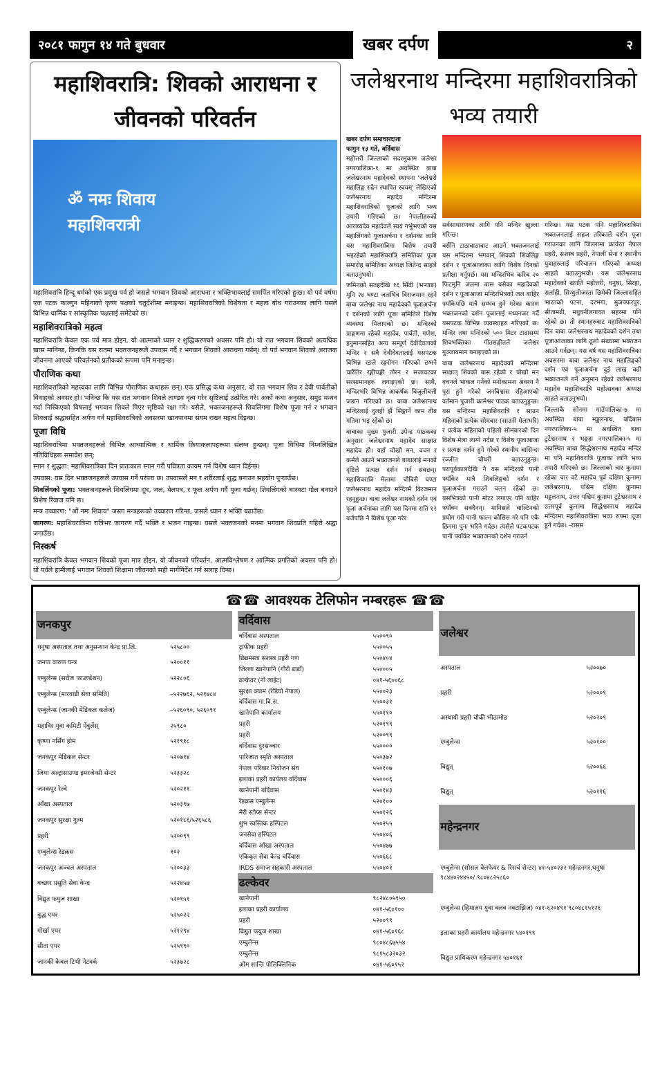२०८१ फागुन १४ गते बुधवार खबर दर्पण २
महाशिवरात्रि: शिवको आराधना र जीवनको परिवर्तन
ॐ नमः शिवाय
महाशिवरात्री
महाशिवरात्रि हिन्दू धर्मको एक प्रमुख पर्व हो जसले भगवान शिवको आराधना र भक्तिभावलाई समर्पित गरिएको हुन्छ। यो पर्व वर्षमा एक पटक फाल्गुन महिनाको कृष्ण पक्षको चतुर्दशीमा मनाइन्छ। महाशिवरात्रिको विशेषता र महत्व बोध गराउनका लागि यसले विभिन्न धार्मिक र सांस्कृतिक पक्षलाई समेटेको छ।
महाशिवरात्रिको महत्व
महाशिवरात्रि केवल एक पर्व मात्र होइन, यो आत्माको ध्यान र शुद्धिकरणको अवसर पनि हो। यो रात भगवान शिवको अत्यधिक खास मानिन्छ, किनकि यस रातमा भक्तजनहरूले उपवास गर्दै र भगवान शिवको आराधना गर्छन्। यो पर्व भगवान शिवको अराजक जीवनमा आएको परिवर्तनको प्रतीकको रूपमा पनि मनाइन्छ।
पौराणिक कथा
महाशिवरात्रिको महत्त्वका लागि विभिन्न पौराणिक कथाहरू छन्। एक प्रसिद्ध कथा अनुसार, यो रात भगवान शिव र देवी पार्वतीको विवाहको अवसर हो। भनिन्छ कि यस रात भगवान शिवले ताण्डव नृत्य गरेर सृष्टिलाई उत्प्रेरित गरे। अर्को कथा अनुसार, समुद्र मन्थन गर्दा निस्किएको विषलाई भगवान शिवले पिएर सृष्टिको रक्षा गरे। यसैले, भक्तजनहरूले शिवलिंगमा विशेष पूजा गर्न र भगवान शिवलाई श्रद्धासहित अर्पण गर्न महाशिवरात्रिको अवसरमा खानपानमा संयम राख्न महत्व दिइन्छ।
पूजा विधि
महाशिवरात्रिमा भक्तजनहरूले विभिन्न आध्यात्मिक र धार्मिक क्रियाकलापहरूमा संलग्न हुन्छन्। पूजा विधिमा निम्नलिखित गतिविधिहरू समावेश छन्:
स्नान र शुद्धता: महाशिवरात्रिका दिन प्रातःकाल स्नान गरी पवित्रता कायम गर्न विशेष ध्यान दिईन्छ।
उपवास: यस दिन भक्तजनहरूले उपवास गर्ने परंपरा छ। उपवासले मन र शरीरलाई शुद्ध बनाउन सहयोग पुर्‍याउँछ।
शिवलिंगको पूजा: भक्तजनहरूले शिवलिंगमा दूध, जल, बेलपत्र, र फूल अर्पण गर्दै पूजा गर्छन्। शिवलिंगको चारवटा गोल बनाउने विशेष रिवाज पनि छ।
मन्त्र उच्चारण: "ओं नमः शिवाय" जस्ता मन्त्रहरूको उच्चारण गरिन्छ, जसले ध्यान र भक्ति बढाउँछ।
जागरण: महाशिवरात्रिमा रात्रिभर जागरण गर्दै भक्ति र भजन गाइन्छ। यसले भक्तजनको मनमा भगवान शिवप्रति गहिरो श्रद्धा जगाउँछ।
निस्कर्ष
महाशिवरात्रि केवल भगवान शिवको पूजा मात्र होइन, यो जीवनको परिवर्तन, आत्मविश्लेषण र आत्मिक प्रगतिको अवसर पनि हो। यो पर्वले हामीलाई भगवान शिवको शिक्षामा जीवनको सही मार्गनिर्देश गर्न सलाह दिन्छ।
जलेश्वरनाथ मन्दिरमा महाशिवरात्रिको भव्य तयारी
खबर दर्पण समाचारदाता
फागुन १३ गते, बर्दिबास
महोत्तरी जिल्लाको सदरमुकाम जलेश्वर नगरपालिका-१ मा अवस्थित बाबा जलेश्वरनाथ महादेवको स्थापना 'जलेश्वरो महालिङ्ग रुद्रेन स्थापित स्वयम्' लेखिएको जलेश्वरनाथ महादेव मन्दिरमा महाशिवरात्रिको पूजाको लागि भव्य तयारी गरिएको छ। नेपालीहरुको आराध्यदेव महादेवले स्वयं गर्भुभएको यस महालिंगको पूजाअर्चना र दर्शनका लागि यस महाशिवरात्रिमा विशेष तयारी भइरहेको महाशिवरात्रि समितिका पूजा समारोह समितिका अध्यक्ष जितेन्द्र साहले बताउनुभयो।
जमिनको सतहदेखि १६ सिँढी (भऱ्याङ) मुनि २४ घण्टा जलभित्र विराजमान रहने बाबा जलेश्वर नाथ महादेवको पूजाअर्चना र दर्शनको लागि पूजा समितिले विशेष व्यवस्था मिलाएको छ। मन्दिरको प्राङ्गणमा रहेको महादेव, पार्वती, गणेश, हनुमानसहित अन्य सम्पूर्ण देवीदेवताको मन्दिर र सबै देवीदेवतालाई यसपटक विभिन्न रङले रङ्गरोगन गरिएको छभने चारैतिर रङ्गीचङ्गी तोरन र सजावटका सरसामानहरु लगाइएको छ। साथै, मन्दिरभरि विभिन्न आकर्षक बिजुलीबत्ती जडान गरिएको छ। बाबा जलेश्वरनाथ मन्दिरलाई दुलही झैं सिङ्गार्ने काम तीव्र गतिमा भइ रहेको छ।
बाबाका मुख्य पुजारी उपेन्द्र पाठकका अनुसार जलेश्वरनाथ महादेव साक्षात महादेव हो। यहाँ चोखो मन, वचन र कर्मले आउने भक्तजनले बाबालाई मनको दृष्टिले प्रत्यक्ष दर्शन गर्न सक्छन्। महाशिवरात्रि मेलामा चौबिसै घण्टा जलेश्वरनाथ महादेव मन्दिरमै बिरजमान रहनुहुन्छ। बाबा जलेश्वर नाथको दर्शन एवं पूजा अर्चनाका लागि यस दिनमा राति १२ बजेपछि नै विशेष पूजा गरेर
सर्वसाधारणका लागि पनि मन्दिर खुल्ला गरिन्छ।
बर्सेनि टाठाबाठाबाट आउने भक्तजनलाई यस मन्दिरमा भगवान् शिवको शिवलिङ्ग दर्शन र पूजाआजाका लागि विशेष दिनको प्रतीक्षा गर्नुपर्छ। यस मन्दिरभित्र करिब २० फिटमुनि जलमा बास बसेका महादेवको दर्शन र पूजाआजा मन्दिरभित्रको जल बाहिर फ्याँकेपछि मात्रै सम्भव हुने गरेका कारण भक्तजनको दर्शन पूजालाई मध्यनजर गर्दै यसपटक विभिन्न व्यवस्थाहरु गरिएको छ। मन्दिर तथा मन्दिरको ५०० मिटर टाढासम्म शिवभक्तिका गीतसङ्गीतले जलेश्वर गुञ्जायमान बनाइएको छ।
बाबा जलेश्वरनाथ महादेवको मन्दिरमा साक्षात् शिवको बास रहेको र चोखो मन वचनले भाकल गर्नेको मनोकामना अवश्य नै पूरा हुने गरेको जनविश्वास रहिआएको वर्तमान पुजारी कामेश्वर पाठक बताउनुहुन्छ। यस मन्दिरमा महाशिवरात्रि र साउन महिनाको प्रत्येक सोमबार (साउनी मेलाभरि) र प्रत्येक महिनाको पहिलो सोमबारको दिन विशेष मेला लाग्ने गर्दछ र विशेष पूजाआजा र प्रत्यक्ष दर्शन हुने गरेको स्थानीय बासिन्दा रञ्जीत चौधरी बताउनुहुन्छ। परापूर्वकालदेखि नै यस मन्दिरको पानी फ्याँकेर मात्रै शिवलिङ्गको दर्शन र पूजाअर्चना गराउने चलन रहेको छ। यसभित्रको पानी मोटर लगाएर पनि बाहिर फ्याँक्न सक्दैनन्। मानिसले बाल्टिनको प्रयोग गरी पानी फाल्न कोसिस गरे पनि एकै छिनमा पुनः भरिने गर्दछ। त्यसैले पटकपटक पानी फ्याँकेर भक्तजनको दर्शन गराउने
गरिन्छ। यस पटक पनि महाशिवरात्रिमा भक्तजनलाई सहज तरिकाले दर्शन पूजा गराउनका लागि जिल्लामा कार्यरत नेपाल प्रहरी, सशस्त्र प्रहरी, नेपाली सेना र स्थानीय युवाहरुलाई परिचालन गरिएको अध्यक्ष साहले बताउनुभयो। यस जलेश्वरनाथ महादेवको ख्याति महोत्तरी, धनुषा, सिरहा, सर्लाही, सिन्धुलीजस्ता छिमेकी जिल्लासहित भारतको पटना, दरभंगा, मुजफ्फरपुर, सीतामढी, मधुवनीलगायत सहरमा पनि रहेको छ। ती स्थानहरुबाट महाशिवरात्रिको दिन बाबा जलेश्वरनाथ महादेवको दर्शन तथा पूजाआजाका लागि ठूलो संख्यामा भक्तजन आउने गर्दछन्। यस वर्ष यस महाशिवरात्रिका अवसरमा बाबा जलेश्वर नाथ महालिङ्गको दर्शन एवं पूजाअर्चना दुई लाख बढी भक्तजनले गर्ने अनुमान रहेको जलेश्वरनाथ महादेव महाशिवरात्रि महोत्सवका अध्यक्ष साहले बताउनुभयो।
जिल्लाकै सोनमा गाउँपालिका-७ मा अवस्थित बाबा मड्डलनाथ, बर्दिबास नगरपालिका-५ मा अवस्थित बाबा टुटेश्वरनाथ र भङ्गहा नगरपालिका-५ मा अवस्थित बाबा सिद्धेश्वरनाथ महादेव मन्दिर मा पनि महाशिवरात्रि पूजाका लागि भव्य तयारी गरिएको छ। जिल्लाको चार कुनामा रहेका चार वटै महादेव पूर्व दक्षिण कुनामा जलेश्वरनाथ, पश्चिम दक्षिण कुनामा मड्डलनाथ, उत्तर पश्चिम कुनामा टुटेश्वरनाथ र उत्तरपूर्व कुनामा सिद्धेश्वरनाथ महादेव मन्दिरमा महाशिवरात्रिमा भव्य रुपमा पूजा हुने गर्दछ। -रासस
☎☎ आवश्यक टेलिफोन नम्बरहरू ☎☎
| जनकपुर | |
| --- | --- |
| धनुषा अस्पताल तथा अनुसन्धान केन्द्र प्रा.लि. | ५२५८०० |
| जनपा वारुण यन्त्र | ५२००११ |
| एम्बुलेन्स (सरोज फाउण्डेशन) | ५२२८०६ |
| एम्बुलेन्स (मारवाडी सेवा समिति) | –५२२७६२, ५२१७८४ |
| एम्बुलेन्स (जानकी मेडिकल कलेज) | –५२६०९०, ५२६०९१ |
| महाविर युवा कमिटी ऐंबुलेंस् | २५९८० |
| कृष्णा नर्सिंग होम | ५२१९१८ |
| जनकपुर मेडिकल सेन्टर | ५२०७१४ |
| जिया अल्ट्रासाउण्ड इमरजेन्सी सेन्टर | ५२३३२८ |
| जनकपुर रेल्वे | ५२०२११ |
| आँखा अस्पताल | ५२०३९७ |
| जनकपुर सुरक्षा गुल्म | ५२०१८६/५२६५८६ |
| प्रहरी | ५२००९९ |
| एम्बुलेन्स रेडक्रस | १०२ |
| जनकपुर अञ्चल अस्पताल | ५२००३३ |
| बच्छार प्रसुति सेवा केन्द्र | ५२२४५७ |
| विद्युत फयुज शाखा | ५२०१५१ |
| बुद्ध एयर | ५२५०२२ |
| गोर्खा एयर | ५२१२९४ |
| सीता एयर | ५२५९९० |
| जानकी केबल टिभी नेटवर्क | ५२३७२८ |
| वर्दिवास | |
| --- | --- |
| बर्दिबास अस्पताल | ५५००९० |
| ट्राफीक प्रहरी | ५५००५५ |
| छिन्नमस्ता सशस्त्र प्रहरी गण | ५५०४०४ |
| जिल्ला खानेपानि (गौरी डाडाँ) | ५५०००५ |
| ढल्केवर (नो लाईट) | ०४१-५६००६८ |
| सुरक्षा क्याम (रेडियो नेपाल) | ५५००२३ |
| बर्दिवास गा.वि.स. | ५५००३१ |
| खानेपानि कार्यालय | ५५०११० |
| प्रहरी | ५२०१९९ |
| प्रहरी | ५२००९९ |
| बर्दिवास दुरसञ्चार | ५५०००० |
| पारिजात स्मृति अस्पताल | ५५०३७२ |
| नेपाल परिवार नियोजन संघ | ५५०१०७ |
| इलाका प्रहरी कार्यलय वर्दिवास | ५५०००६ |
| खानेपानी बर्दिवास | ५५०१४३ |
| रेडक्रस एम्बुलेन्स | ५२०१०० |
| मेरी स्टोप्स सेन्टर | ५५०१२६ |
| शुभ स्वस्तिक हस्पिटल | ५५०२५५ |
| जनसेवा हस्पिटल | ५५०४०६ |
| बर्दिवास आँखा अस्पताल | ५५०४७७ |
| एकिकृत सेवा केन्द्र बर्दिवास | ५५०६६८ |
| IRDS समाज सहकारी अस्पताल | ५५०४०१ |
| ढल्केवर | |
| खानेपानी | ९८२४८०५९५० |
| इलाका प्रहरी कार्यालय | ०४१-५६०१०० |
| प्रहरी | ५२००९९ |
| विद्युत फयुज शाखा | ०४१-५६०१६८ |
| एम्बुलेन्स | ९८०४८६७५५४ |
| एम्बुलेन्स | ९८१५८३२०३२ |
| ओम शान्ति पोलिक्लिनिक | ०४१-५६०१५२ |
| जलेश्वर | |
| --- | --- |
| अस्पताल | ५२००७० |
| प्रहरी | ५२०००९ |
| अस्थायी प्रहरी चौकी भीठामोड | ५२०२०९ |
| एम्बुलेन्स | ५२०१०० |
| विद्युत् | ५२००६६ |
| विद्युत् | ५२०११६ |
| महेन्द्रनगर | |
| एम्बुलेन्स (सोसल वेलफेयर & रिसर्च सेन्टर) ४१-५४०२३२ महेन्द्रनगर,धनुषा ९८४४०२४४५०/ ९८०४८२५८६० | |
| एम्बुलेन्स (हिमालय युवा क्लब नक्टाझिज) ०४१-६२०४९१ ९८०४८१५१२६ | |
| इलाका प्रहरी कार्यालय महेन्द्रनगर ५४०१९९ | |
| विद्युत प्राधिकरण महेन्द्रनगर ५४०१६१ | |